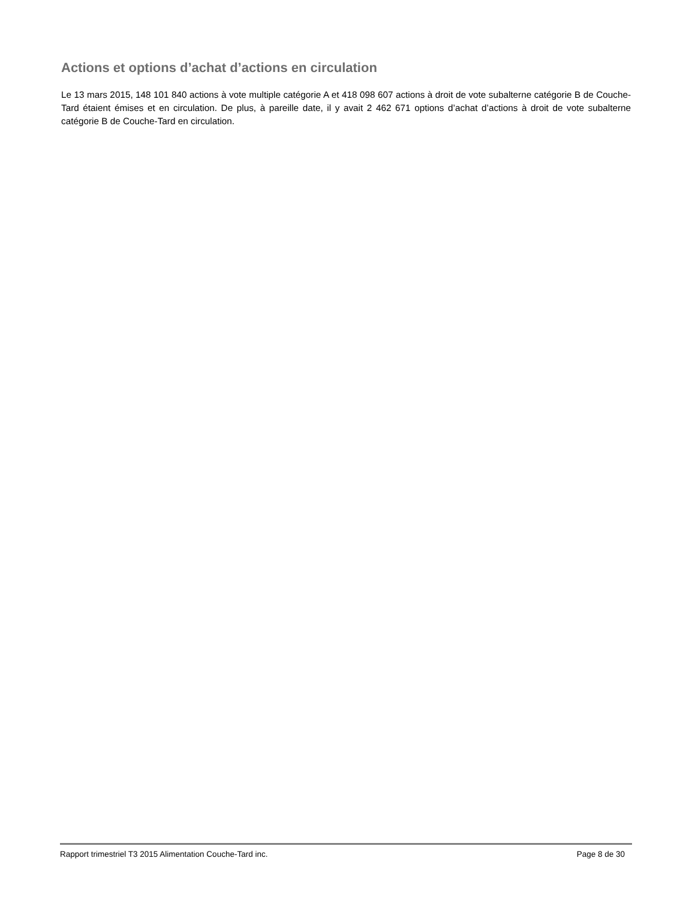Actions et options d’achat d’actions en circulation
Le 13 mars 2015, 148 101 840 actions à vote multiple catégorie A et 418 098 607 actions à droit de vote subalterne catégorie B de Couche-Tard étaient émises et en circulation. De plus, à pareille date, il y avait 2 462 671 options d’achat d’actions à droit de vote subalterne catégorie B de Couche-Tard en circulation.
Rapport trimestriel T3 2015 Alimentation Couche-Tard inc. Page 8 de 30